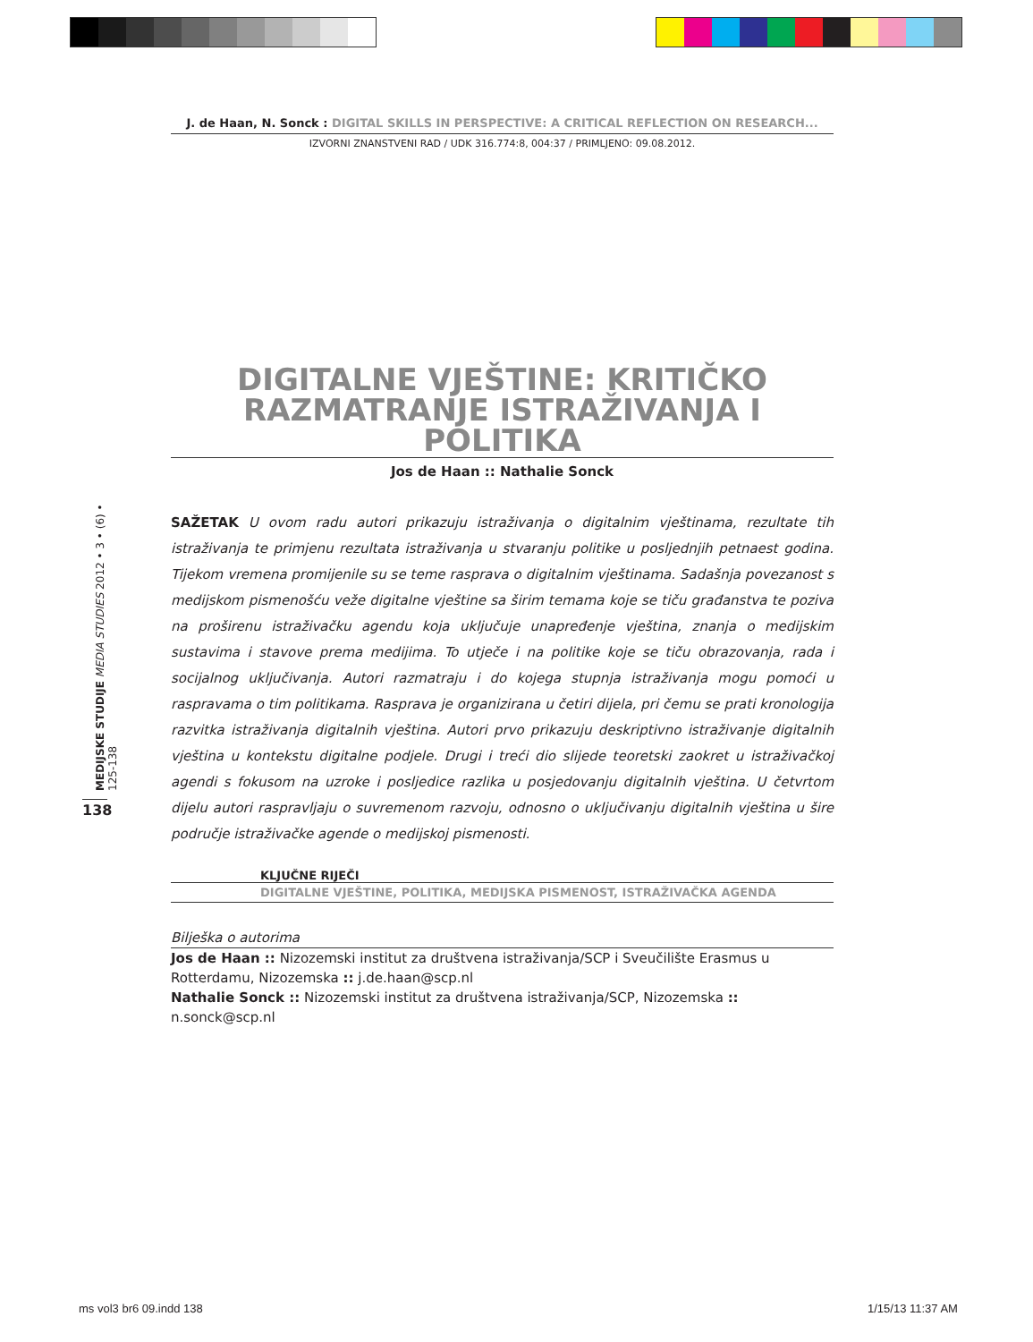J. de Haan, N. Sonck : DIGITAL SKILLS IN PERSPECTIVE: A CRITICAL REFLECTION ON RESEARCH...
IZVORNI ZNANSTVENI RAD / UDK 316.774:8, 004:37 / PRIMLJENO: 09.08.2012.
DIGITALNE VJEŠTINE: KRITIČKO RAZMATRANJE ISTRAŽIVANJA I POLITIKA
Jos de Haan :: Nathalie Sonck
SAŽETAK U ovom radu autori prikazuju istraživanja o digitalnim vještinama, rezultate tih istraživanja te primjenu rezultata istraživanja u stvaranju politike u posljednjih petnaest godina. Tijekom vremena promijenile su se teme rasprava o digitalnim vještinama. Sadašnja povezanost s medijskom pismenošću veže digitalne vještine sa širim temama koje se tiču građanstva te poziva na proširenu istraživačku agendu koja uključuje unapređenje vještina, znanja o medijskim sustavima i stavove prema medijima. To utječe i na politike koje se tiču obrazovanja, rada i socijalnog uključivanja. Autori razmatraju i do kojega stupnja istraživanja mogu pomoći u raspravama o tim politikama. Rasprava je organizirana u četiri dijela, pri čemu se prati kronologija razvitka istraživanja digitalnih vještina. Autori prvo prikazuju deskriptivno istraživanje digitalnih vještina u kontekstu digitalne podjele. Drugi i treći dio slijede teoretski zaokret u istraživačkoj agendi s fokusom na uzroke i posljedice razlika u posjedovanju digitalnih vještina. U četvrtom dijelu autori raspravljaju o suvremenom razvoju, odnosno o uključivanju digitalnih vještina u šire područje istraživačke agende o medijskoj pismenosti.
KLJUČNE RIJEČI
DIGITALNE VJEŠTINE, POLITIKA, MEDIJSKA PISMENOST, ISTRAŽIVAČKA AGENDA
Bilješka o autorima
Jos de Haan :: Nizozemski institut za društvena istraživanja/SCP i Sveučilište Erasmus u Rotterdamu, Nizozemska :: j.de.haan@scp.nl
Nathalie Sonck :: Nizozemski institut za društvena istraživanja/SCP, Nizozemska :: n.sonck@scp.nl
MEDIJSKE STUDIJE MEDIA STUDIES 2012 • 3 • (6) • 125-138
138
ms vol3 br6 09.indd 138 1/15/13 11:37 AM